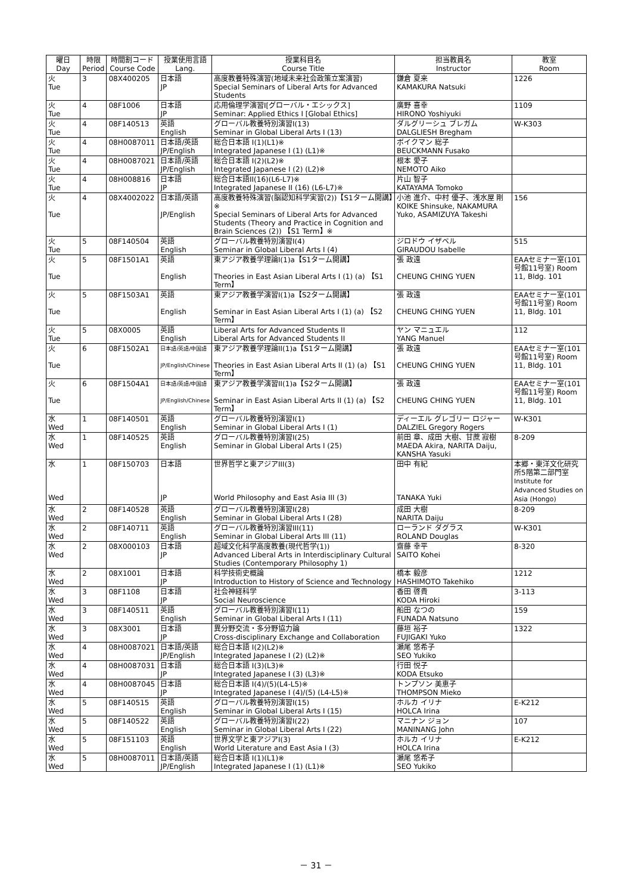| 曜日 Day | 時限 Period | 時間割コード Course Code | 授業使用言語 Lang. | 授業科目名 Course Title | 担当教員名 Instructor | 教室 Room |
| --- | --- | --- | --- | --- | --- | --- |
| 火 Tue | 3 | 08X400205 | 日本語 JP | 高度教養特殊演習(地域未来社会政策立案演習) Special Seminars of Liberal Arts for Advanced Students | 鎌倉 夏来 KAMAKURA Natsuki | 1226 |
| 火 Tue | 4 | 08F1006 | 日本語 JP | 応用倫理学演習I[グローバル・エシックス] Seminar: Applied Ethics I [Global Ethics] | 廣野 喜幸 HIRONO Yoshiyuki | 1109 |
| 火 Tue | 4 | 08F140513 | 英語 English | グローバル教養特別演習I(13) Seminar in Global Liberal Arts I (13) | ダルグリーシュ ブレガム DALGLIESH Bregham | W-K303 |
| 火 Tue | 4 | 08H0087011 | 日本語/英語 JP/English | 総合日本語 I(1)(L1)※ Integrated Japanese I (1) (L1)※ | ボイクマン 総子 BEUCKMANN Fusako | |
| 火 Tue | 4 | 08H0087021 | 日本語/英語 JP/English | 総合日本語 I(2)(L2)※ Integrated Japanese I (2) (L2)※ | 根本 愛子 NEMOTO Aiko | |
| 火 Tue | 4 | 08H008816 | 日本語 JP | 総合日本語II(16)(L6-L7)※ Integrated Japanese II (16) (L6-L7)※ | 片山 智子 KATAYAMA Tomoko | |
| 火 Tue | 4 | 08X4002022 | 日本語/英語 JP/English | 高度教養特殊演習(脳認知科学実習(2))【S1ターム開講】※ Special Seminars of Liberal Arts for Advanced Students (Theory and Practice in Cognition and Brain Sciences (2)) 【S1 Term】※ | 小池 進介、中村 優子、浅水屋 剛 KOIKE Shinsuke, NAKAMURA Yuko, ASAMIZUYA Takeshi | 156 |
| 火 Tue | 5 | 08F140504 | 英語 English | グローバル教養特別演習I(4) Seminar in Global Liberal Arts I (4) | ジロドウ イザベル GIRAUDOU Isabelle | 515 |
| 火 Tue | 5 | 08F1501A1 | 英語 English | 東アジア教養学理論I(1)a【S1ターム開講】 Theories in East Asian Liberal Arts I (1) (a) 【S1 Term】 | 張 政遠 CHEUNG CHING YUEN | EAAセミナー室(101号館11号室) Room 11, Bldg. 101 |
| 火 Tue | 5 | 08F1503A1 | 英語 English | 東アジア教養学演習I(1)a【S2ターム開講】 Seminar in East Asian Liberal Arts I (1) (a) 【S2 Term】 | 張 政遠 CHEUNG CHING YUEN | EAAセミナー室(101号館11号室) Room 11, Bldg. 101 |
| 火 Tue | 5 | 08X0005 | 英語 English | Liberal Arts for Advanced Students II Liberal Arts for Advanced Students II | ヤン マニュエル YANG Manuel | 112 |
| 火 Tue | 6 | 08F1502A1 | 日本語/英語/中国語 JP/English/Chinese | 東アジア教養学理論II(1)a【S1ターム開講】 Theories in East Asian Liberal Arts II (1) (a) 【S1 Term】 | 張 政遠 CHEUNG CHING YUEN | EAAセミナー室(101号館11号室) Room 11, Bldg. 101 |
| 火 Tue | 6 | 08F1504A1 | 日本語/英語/中国語 JP/English/Chinese | 東アジア教養学演習II(1)a【S2ターム開講】 Seminar in East Asian Liberal Arts II (1) (a) 【S2 Term】 | 張 政遠 CHEUNG CHING YUEN | EAAセミナー室(101号館11号室) Room 11, Bldg. 101 |
| 水 Wed | 1 | 08F140501 | 英語 English | グローバル教養特別演習I(1) Seminar in Global Liberal Arts I (1) | ディーエル グレゴリー ロジャー DALZIEL Gregory Rogers | W-K301 |
| 水 Wed | 1 | 08F140525 | 英語 English | グローバル教養特別演習I(25) Seminar in Global Liberal Arts I (25) | 前田 章、成田 大樹、甘蔗 寂樹 MAEDA Akira, NARITA Daiju, KANSHA Yasuki | 8-209 |
| 水 Wed | 1 | 08F150703 | 日本語 JP | 世界哲学と東アジアIII(3) World Philosophy and East Asia III (3) | 田中 有紀 TANAKA Yuki | 本郷・東洋文化研究所5階第二部門室 Institute for Advanced Studies on Asia (Hongo) |
| 水 Wed | 2 | 08F140528 | 英語 English | グローバル教養特別演習I(28) Seminar in Global Liberal Arts I (28) | 成田 大樹 NARITA Daiju | 8-209 |
| 水 Wed | 2 | 08F140711 | 英語 English | グローバル教養特別演習III(11) Seminar in Global Liberal Arts III (11) | ローランド ダグラス ROLAND Douglas | W-K301 |
| 水 Wed | 2 | 08X000103 | 日本語 JP | 超域文化科学高度教養(現代哲学(1)) Advanced Liberal Arts in Interdisciplinary Cultural Studies (Contemporary Philosophy 1) | 齋藤 幸平 SAITO Kohei | 8-320 |
| 水 Wed | 2 | 08X1001 | 日本語 JP | 科学技術史概論 Introduction to History of Science and Technology | 橋本 毅彦 HASHIMOTO Takehiko | 1212 |
| 水 Wed | 3 | 08F1108 | 日本語 JP | 社会神経科学 Social Neuroscience | 香田 啓貴 KODA Hiroki | 3-113 |
| 水 Wed | 3 | 08F140511 | 英語 English | グローバル教養特別演習I(11) Seminar in Global Liberal Arts I (11) | 船田 なつの FUNADA Natsuno | 159 |
| 水 Wed | 3 | 08X3001 | 日本語 JP | 異分野交流・多分野協力論 Cross-disciplinary Exchange and Collaboration | 藤垣 裕子 FUJIGAKI Yuko | 1322 |
| 水 Wed | 4 | 08H0087021 | 日本語/英語 JP/English | 総合日本語 I(2)(L2)※ Integrated Japanese I (2) (L2)※ | 瀬尾 悠希子 SEO Yukiko | |
| 水 Wed | 4 | 08H0087031 | 日本語 JP | 総合日本語 I(3)(L3)※ Integrated Japanese I (3) (L3)※ | 行田 悦子 KODA Etsuko | |
| 水 Wed | 4 | 08H0087045 | 日本語 JP | 総合日本語 I(4)/(5)(L4-L5)※ Integrated Japanese I (4)/(5) (L4-L5)※ | トンプソン 美恵子 THOMPSON Mieko | |
| 水 Wed | 5 | 08F140515 | 英語 English | グローバル教養特別演習I(15) Seminar in Global Liberal Arts I (15) | ホルカ イリナ HOLCA Irina | E-K212 |
| 水 Wed | 5 | 08F140522 | 英語 English | グローバル教養特別演習I(22) Seminar in Global Liberal Arts I (22) | マニナン ジョン MANINANG John | 107 |
| 水 Wed | 5 | 08F151103 | 英語 English | 世界文学と東アジアI(3) World Literature and East Asia I (3) | ホルカ イリナ HOLCA Irina | E-K212 |
| 水 Wed | 5 | 08H0087011 | 日本語/英語 JP/English | 総合日本語 I(1)(L1)※ Integrated Japanese I (1) (L1)※ | 瀬尾 悠希子 SEO Yukiko | |
－ 31 －